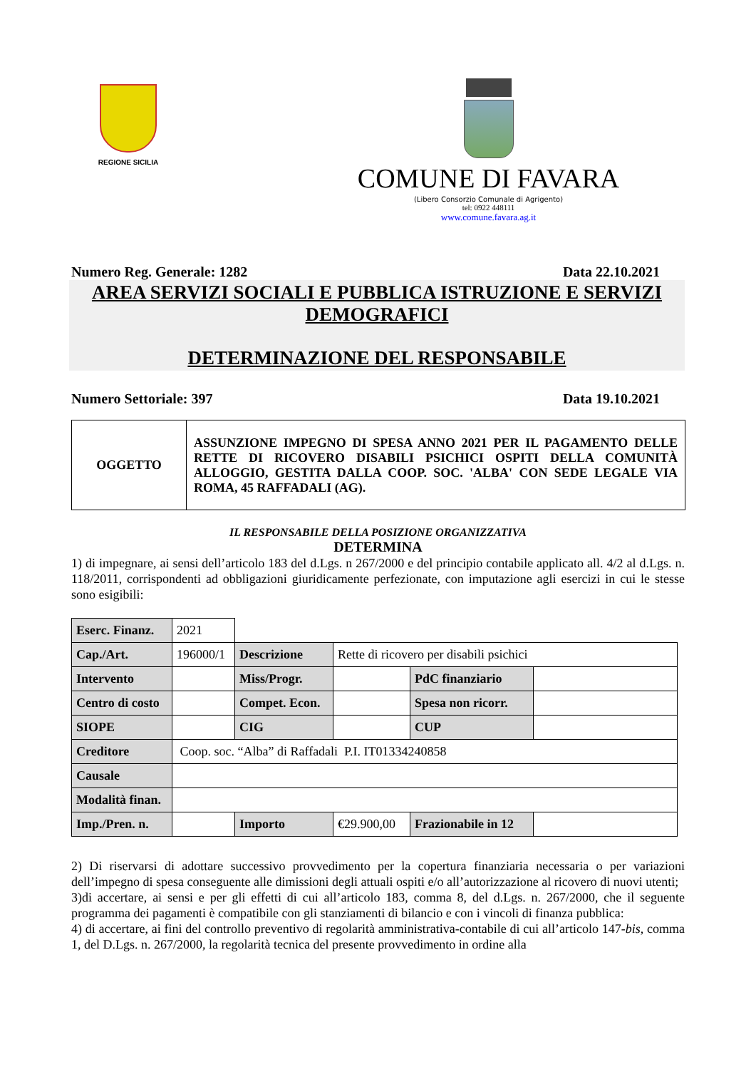REGIONE SICILIA
COMUNE DI FAVARA
(Libero Consorzio Comunale di Agrigento)
tel: 0922 448111
www.comune.favara.ag.it
Numero Reg. Generale: 1282 Data 22.10.2021
AREA SERVIZI SOCIALI E PUBBLICA ISTRUZIONE E SERVIZI DEMOGRAFICI
DETERMINAZIONE DEL RESPONSABILE
Numero Settoriale: 397 Data 19.10.2021
| OGGETTO | ASSUNZIONE IMPEGNO DI SPESA ANNO 2021 PER IL PAGAMENTO DELLE RETTE DI RICOVERO DISABILI PSICHICI OSPITI DELLA COMUNITÀ ALLOGGIO, GESTITA DALLA COOP. SOC. 'ALBA' CON SEDE LEGALE VIA ROMA, 45 RAFFADALI (AG). |
IL RESPONSABILE DELLA POSIZIONE ORGANIZZATIVA
DETERMINA
1) di impegnare, ai sensi dell’articolo 183 del d.Lgs. n 267/2000 e del principio contabile applicato all. 4/2 al d.Lgs. n. 118/2011, corrispondenti ad obbligazioni giuridicamente perfezionate, con imputazione agli esercizi in cui le stesse sono esigibili:
| Eserc. Finanz. | 2021 | | | | |
| Cap./Art. | 196000/1 | Descrizione | Rette di ricovero per disabili psichici | | |
| Intervento | | Miss/Progr. | | PdC finanziario | |
| Centro di costo | | Compet. Econ. | | Spesa non ricorr. | |
| SIOPE | | CIG | | CUP | |
| Creditore | Coop. soc. “Alba” di Raffadali P.I. IT01334240858 | | | | |
| Causale | | | | | |
| Modalità finan. | | | | | |
| Imp./Pren. n. | | Importo | €29.900,00 | Frazionabile in 12 | |
2) Di riservarsi di adottare successivo provvedimento per la copertura finanziaria necessaria o per variazioni dell’impegno di spesa conseguente alle dimissioni degli attuali ospiti e/o all’autorizzazione al ricovero di nuovi utenti;
3)di accertare, ai sensi e per gli effetti di cui all’articolo 183, comma 8, del d.Lgs. n. 267/2000, che il seguente programma dei pagamenti è compatibile con gli stanziamenti di bilancio e con i vincoli di finanza pubblica:
4) di accertare, ai fini del controllo preventivo di regolarità amministrativa-contabile di cui all’articolo 147-bis, comma 1, del D.Lgs. n. 267/2000, la regolarità tecnica del presente provvedimento in ordine alla